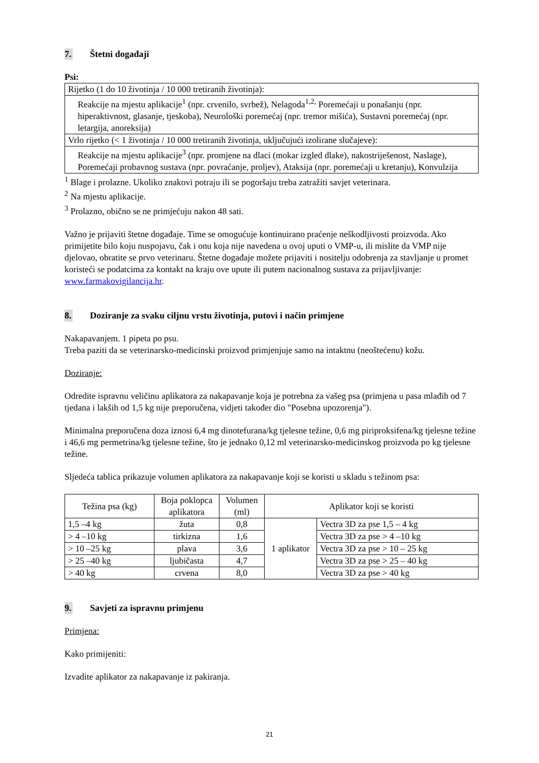7. Štetni događaji
Psi:
| Rijetko (1 do 10 životinja / 10 000 tretiranih životinja): |
| Reakcije na mjestu aplikacije<sup>1</sup> (npr. crvenilo, svrbež), Nelagoda<sup>1,2,</sup> Poremećaji u ponašanju (npr. hiperaktivnost, glasanje, tjeskoba), Neurološki poremećaj (npr. tremor mišića), Sustavni poremećaj (npr. letargija, anoreksija) |
| Vrlo rijetko (< 1 životinja / 10 000 tretiranih životinja, uključujući izolirane slučajeve): |
| Reakcije na mjestu aplikacije<sup>3</sup> (npr. promjene na dlaci (mokar izgled dlake), nakostriješenost, Naslage), Poremećaji probavnog sustava (npr. povraćanje, proljev), Ataksija (npr. poremećaji u kretanju), Konvulzija |
<sup>1</sup> Blage i prolazne. Ukoliko znakovi potraju ili se pogoršaju treba zatražiti savjet veterinara.
<sup>2</sup> Na mjestu aplikacije.
<sup>3</sup> Prolazno, obično se ne primjećuju nakon 48 sati.
Važno je prijaviti štetne događaje. Time se omogućuje kontinuirano praćenje neškodljivosti proizvoda. Ako primijetite bilo koju nuspojavu, čak i onu koja nije navedena u ovoj uputi o VMP-u, ili mislite da VMP nije djelovao, obratite se prvo veterinaru. Štetne događaje možete prijaviti i nositelju odobrenja za stavljanje u promet koristeći se podatcima za kontakt na kraju ove upute ili putem nacionalnog sustava za prijavljivanje: www.farmakovigilancija.hr.
8. Doziranje za svaku ciljnu vrstu životinja, putovi i način primjene
Nakapavanjem. 1 pipeta po psu.
Treba paziti da se veterinarsko-medicinski proizvod primjenjuje samo na intaktnu (neoštećenu) kožu.
Doziranje:
Odredite ispravnu veličinu aplikatora za nakapavanje koja je potrebna za vašeg psa (primjena u pasa mlađih od 7 tjedana i lakših od 1,5 kg nije preporučena, vidjeti također dio "Posebna upozorenja").
Minimalna preporučena doza iznosi 6,4 mg dinotefurana/kg tjelesne težine, 0,6 mg piriproksifena/kg tjelesne težine i 46,6 mg permetrina/kg tjelesne težine, što je jednako 0,12 ml veterinarsko-medicinskog proizvoda po kg tjelesne težine.
Sljedeća tablica prikazuje volumen aplikatora za nakapavanje koji se koristi u skladu s težinom psa:
| Težina psa (kg) | Boja poklopca aplikatora | Volumen (ml) | Aplikator koji se koristi | |
| --- | --- | --- | --- | --- |
| 1,5 –4 kg | žuta | 0,8 | 1 aplikator | Vectra 3D za pse 1,5 – 4 kg |
| > 4 –10 kg | tirkizna | 1,6 | | Vectra 3D za pse > 4 –10 kg |
| > 10 –25 kg | plava | 3,6 | | Vectra 3D za pse > 10 – 25 kg |
| > 25 –40 kg | ljubičasta | 4,7 | | Vectra 3D za pse > 25 – 40 kg |
| > 40 kg | crvena | 8,0 | | Vectra 3D za pse > 40 kg |
9. Savjeti za ispravnu primjenu
Primjena:
Kako primijeniti:
Izvadite aplikator za nakapavanje iz pakiranja.
21